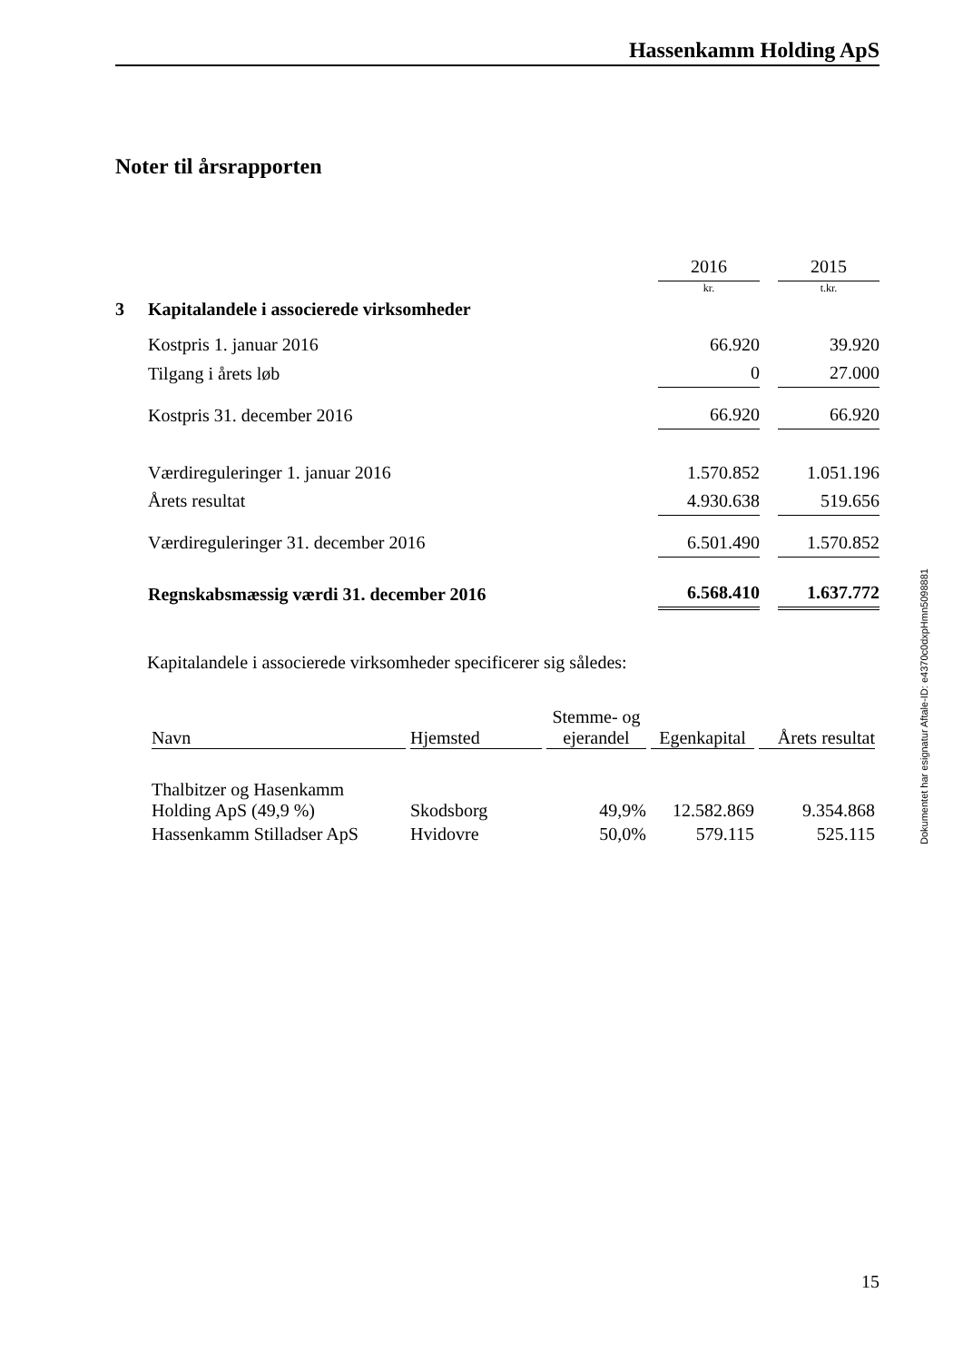Hassenkamm Holding ApS
Noter til årsrapporten
| | | 2016 | | 2015 |
| | | kr. | | t.kr. |
| 3 | Kapitalandele i associerede virksomheder | | | |
| | Kostpris 1. januar 2016 | 66.920 | | 39.920 |
| | Tilgang i årets løb | 0 | | 27.000 |
| | Kostpris 31. december 2016 | 66.920 | | 66.920 |
| | Værdireguleringer 1. januar 2016 | 1.570.852 | | 1.051.196 |
| | Årets resultat | 4.930.638 | | 519.656 |
| | Værdireguleringer 31. december 2016 | 6.501.490 | | 1.570.852 |
| | Regnskabsmæssig værdi 31. december 2016 | 6.568.410 | | 1.637.772 |
Kapitalandele i associerede virksomheder specificerer sig således:
| Navn | Hjemsted | Stemme- og ejerandel | Egenkapital | Årets resultat |
| --- | --- | --- | --- | --- |
| Thalbitzer og Hasenkamm Holding ApS (49,9 %) | Skodsborg | 49,9% | 12.582.869 | 9.354.868 |
| Hassenkamm Stilladser ApS | Hvidovre | 50,0% | 579.115 | 525.115 |
Dokumentet har esignatur Aftale-ID: e4370c0dxpHmn5098881
15